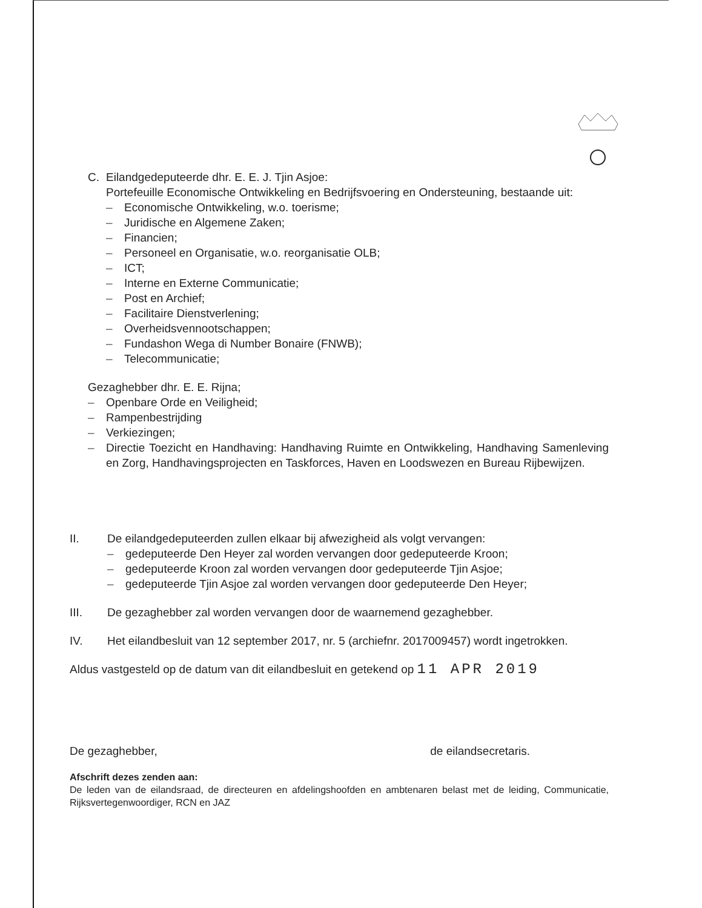C. Eilandgedeputeerde dhr. E. E. J. Tjin Asjoe:
Portefeuille Economische Ontwikkeling en Bedrijfsvoering en Ondersteuning, bestaande uit:
– Economische Ontwikkeling, w.o. toerisme;
– Juridische en Algemene Zaken;
– Financien;
– Personeel en Organisatie, w.o. reorganisatie OLB;
– ICT;
– Interne en Externe Communicatie;
– Post en Archief;
– Facilitaire Dienstverlening;
– Overheidsvennootschappen;
– Fundashon Wega di Number Bonaire (FNWB);
– Telecommunicatie;
Gezaghebber dhr. E. E. Rijna;
– Openbare Orde en Veiligheid;
– Rampenbestrijding
– Verkiezingen;
– Directie Toezicht en Handhaving: Handhaving Ruimte en Ontwikkeling, Handhaving Samenleving en Zorg, Handhavingsprojecten en Taskforces, Haven en Loodswezen en Bureau Rijbewijzen.
II. De eilandgedeputeerden zullen elkaar bij afwezigheid als volgt vervangen:
– gedeputeerde Den Heyer zal worden vervangen door gedeputeerde Kroon;
– gedeputeerde Kroon zal worden vervangen door gedeputeerde Tjin Asjoe;
– gedeputeerde Tjin Asjoe zal worden vervangen door gedeputeerde Den Heyer;
III. De gezaghebber zal worden vervangen door de waarnemend gezaghebber.
IV. Het eilandbesluit van 12 september 2017, nr. 5 (archiefnr. 2017009457) wordt ingetrokken.
Aldus vastgesteld op de datum van dit eilandbesluit en getekend op 11 APR 2019
De gezaghebber, de eilandsecretaris.
Afschrift dezes zenden aan:
De leden van de eilandsraad, de directeuren en afdelingshoofden en ambtenaren belast met de leiding, Communicatie, Rijksvertegenwoordiger, RCN en JAZ